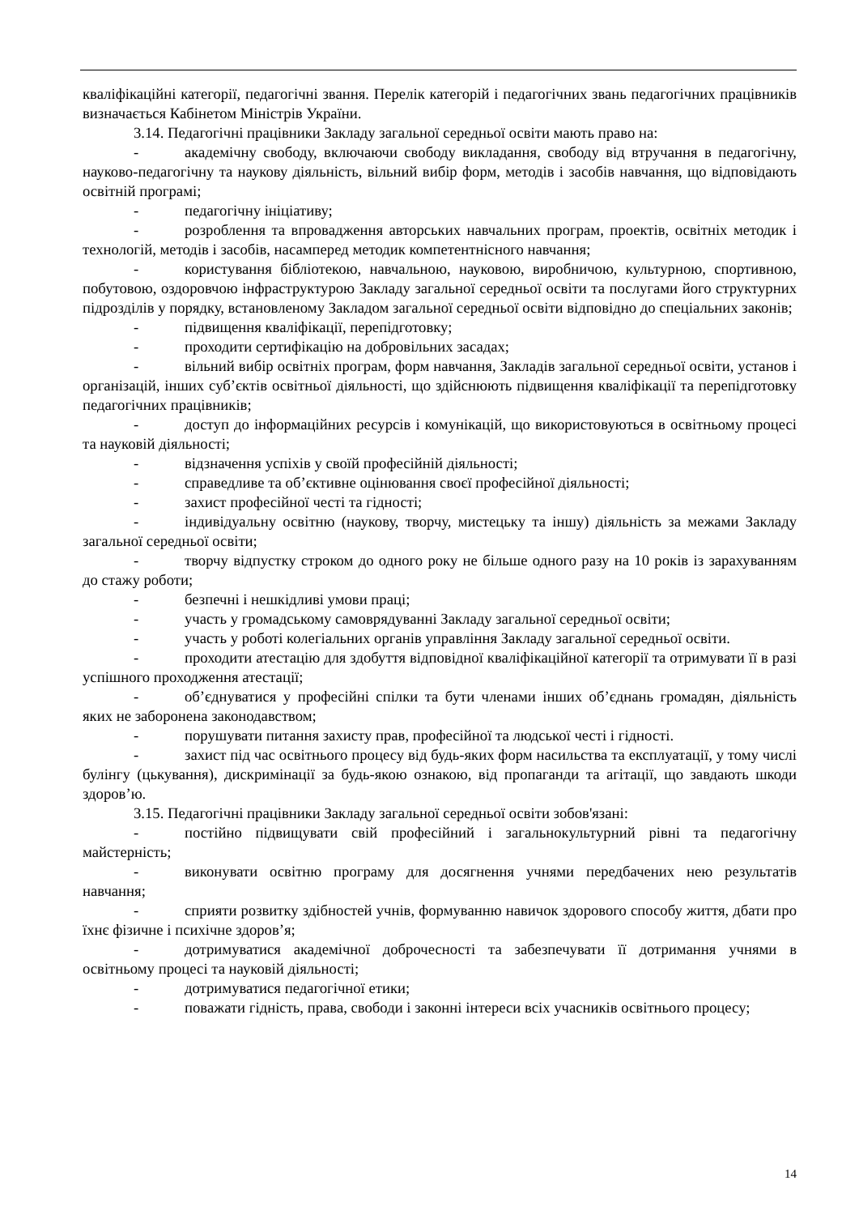кваліфікаційні категорії, педагогічні звання. Перелік категорій і педагогічних звань педагогічних працівників визначається Кабінетом Міністрів України.
3.14. Педагогічні працівники Закладу загальної середньої освіти мають право на:
- академічну свободу, включаючи свободу викладання, свободу від втручання в педагогічну, науково-педагогічну та наукову діяльність, вільний вибір форм, методів і засобів навчання, що відповідають освітній програмі;
- педагогічну ініціативу;
- розроблення та впровадження авторських навчальних програм, проектів, освітніх методик і технологій, методів і засобів, насамперед методик компетентнісного навчання;
- користування бібліотекою, навчальною, науковою, виробничою, культурною, спортивною, побутовою, оздоровчою інфраструктурою Закладу загальної середньої освіти та послугами його структурних підрозділів у порядку, встановленому Закладом загальної середньої освіти відповідно до спеціальних законів;
- підвищення кваліфікації, перепідготовку;
- проходити сертифікацію на добровільних засадах;
- вільний вибір освітніх програм, форм навчання, Закладів загальної середньої освіти, установ і організацій, інших суб’єктів освітньої діяльності, що здійснюють підвищення кваліфікації та перепідготовку педагогічних працівників;
- доступ до інформаційних ресурсів і комунікацій, що використовуються в освітньому процесі та науковій діяльності;
- відзначення успіхів у своїй професійній діяльності;
- справедливе та об’єктивне оцінювання своєї професійної діяльності;
- захист професійної честі та гідності;
- індивідуальну освітню (наукову, творчу, мистецьку та іншу) діяльність за межами Закладу загальної середньої освіти;
- творчу відпустку строком до одного року не більше одного разу на 10 років із зарахуванням до стажу роботи;
- безпечні і нешкідливі умови праці;
- участь у громадському самоврядуванні Закладу загальної середньої освіти;
- участь у роботі колегіальних органів управління Закладу загальної середньої освіти.
- проходити атестацію для здобуття відповідної кваліфікаційної категорії та отримувати її в разі успішного проходження атестації;
- об’єднуватися у професійні спілки та бути членами інших об’єднань громадян, діяльність яких не заборонена законодавством;
- порушувати питання захисту прав, професійної та людської честі і гідності.
- захист під час освітнього процесу від будь-яких форм насильства та експлуатації, у тому числі булінгу (цькування), дискримінації за будь-якою ознакою, від пропаганди та агітації, що завдають шкоди здоров’ю.
3.15. Педагогічні працівники Закладу загальної середньої освіти зобов'язані:
- постійно підвищувати свій професійний і загальнокультурний рівні та педагогічну майстерність;
- виконувати освітню програму для досягнення учнями передбачених нею результатів навчання;
- сприяти розвитку здібностей учнів, формуванню навичок здорового способу життя, дбати про їхнє фізичне і психічне здоров’я;
- дотримуватися академічної доброчесності та забезпечувати її дотримання учнями в освітньому процесі та науковій діяльності;
- дотримуватися педагогічної етики;
- поважати гідність, права, свободи і законні інтереси всіх учасників освітнього процесу;
14